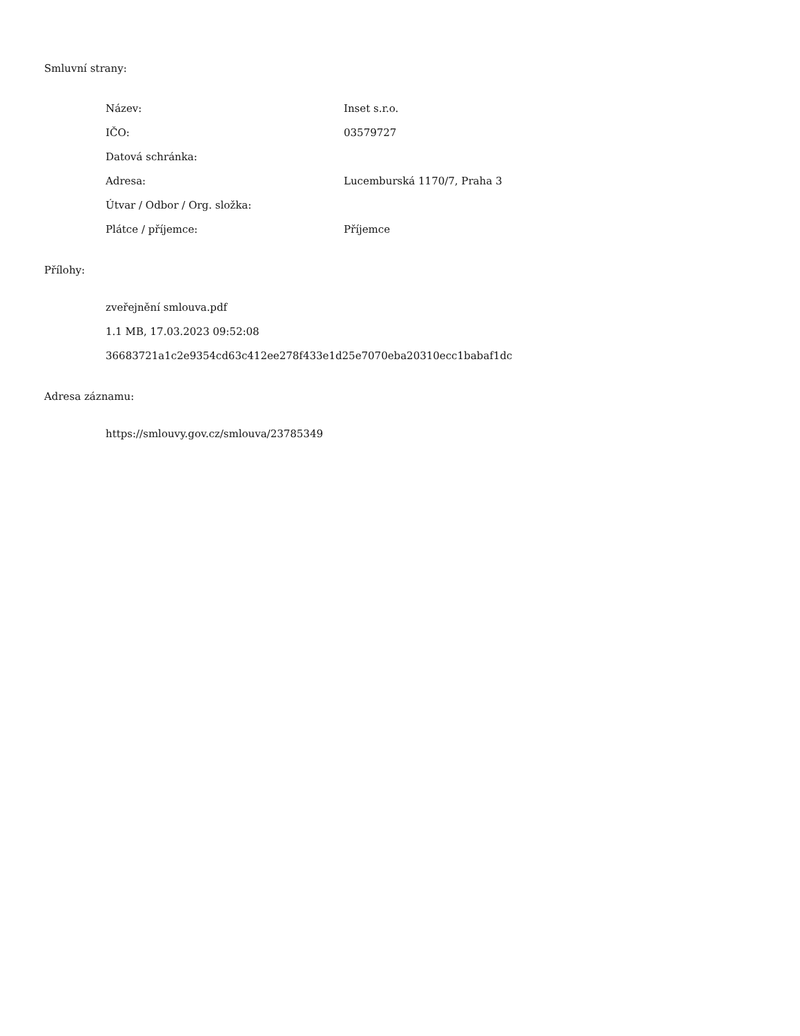Smluvní strany:
| Název: | Inset s.r.o. |
| IČO: | 03579727 |
| Datová schránka: | |
| Adresa: | Lucemburská 1170/7, Praha 3 |
| Útvar / Odbor / Org. složka: | |
| Plátce / příjemce: | Příjemce |
Přílohy:
zveřejnění smlouva.pdf
1.1 MB, 17.03.2023 09:52:08
36683721a1c2e9354cd63c412ee278f433e1d25e7070eba20310ecc1babaf1dc
Adresa záznamu:
https://smlouvy.gov.cz/smlouva/23785349